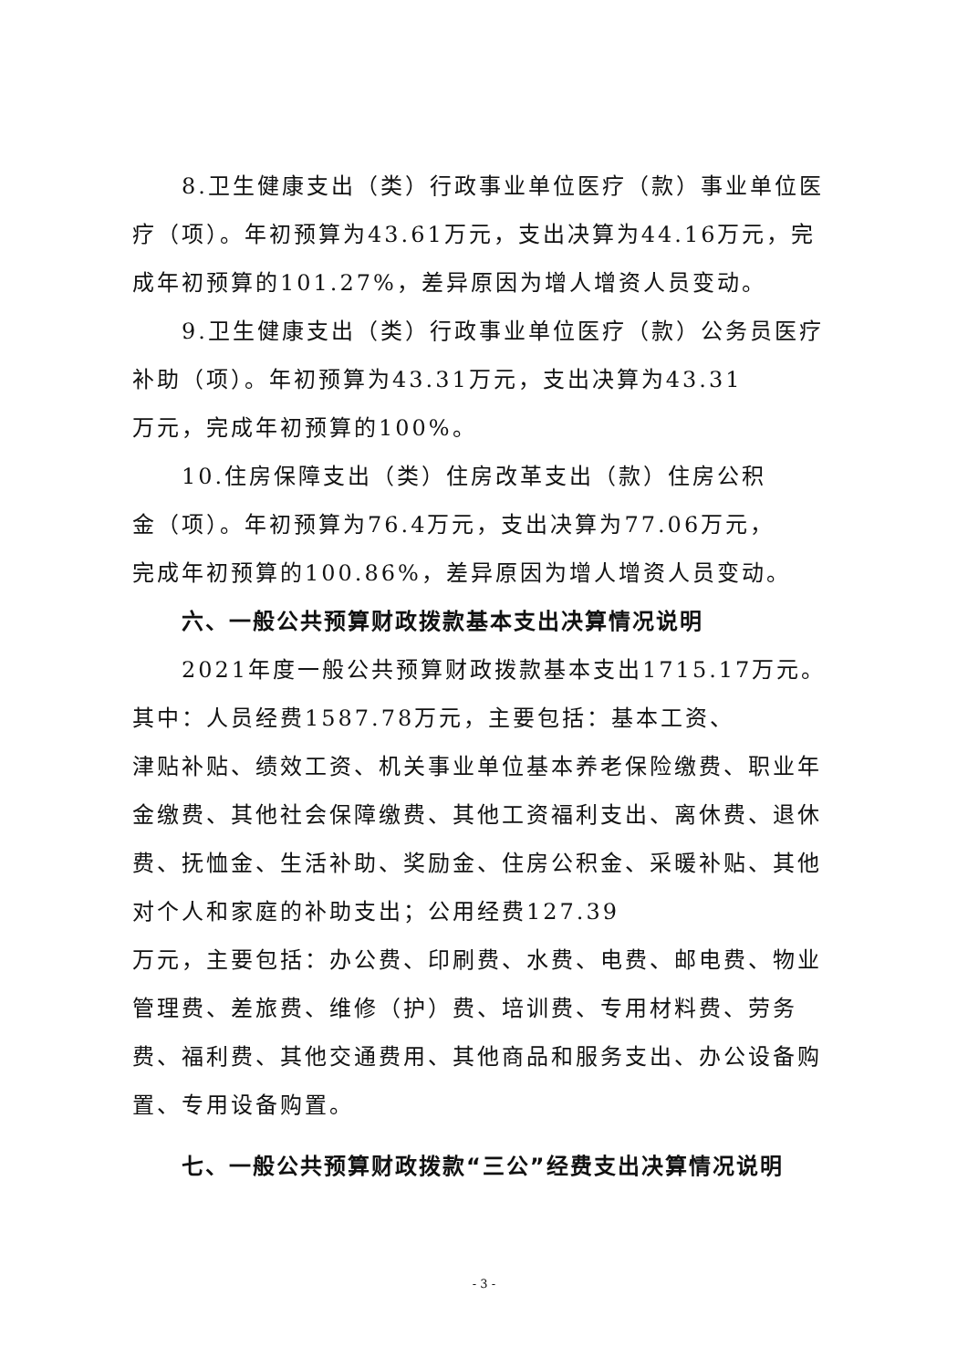8.卫生健康支出（类）行政事业单位医疗（款）事业单位医疗（项）。年初预算为43.61万元，支出决算为44.16万元，完成年初预算的101.27%，差异原因为增人增资人员变动。
9.卫生健康支出（类）行政事业单位医疗（款）公务员医疗补助（项）。年初预算为43.31万元，支出决算为43.31
万元，完成年初预算的100%。
10.住房保障支出（类）住房改革支出（款）住房公积
金（项）。年初预算为76.4万元，支出决算为77.06万元，
完成年初预算的100.86%，差异原因为增人增资人员变动。
六、一般公共预算财政拨款基本支出决算情况说明
2021年度一般公共预算财政拨款基本支出1715.17万元。其中：人员经费1587.78万元，主要包括：基本工资、
津贴补贴、绩效工资、机关事业单位基本养老保险缴费、职业年金缴费、其他社会保障缴费、其他工资福利支出、离休费、退休费、抚恤金、生活补助、奖励金、住房公积金、采暖补贴、其他对个人和家庭的补助支出；公用经费127.39
万元，主要包括：办公费、印刷费、水费、电费、邮电费、物业管理费、差旅费、维修（护）费、培训费、专用材料费、劳务费、福利费、其他交通费用、其他商品和服务支出、办公设备购置、专用设备购置。
七、一般公共预算财政拨款“三公”经费支出决算情况说明
- 3 -